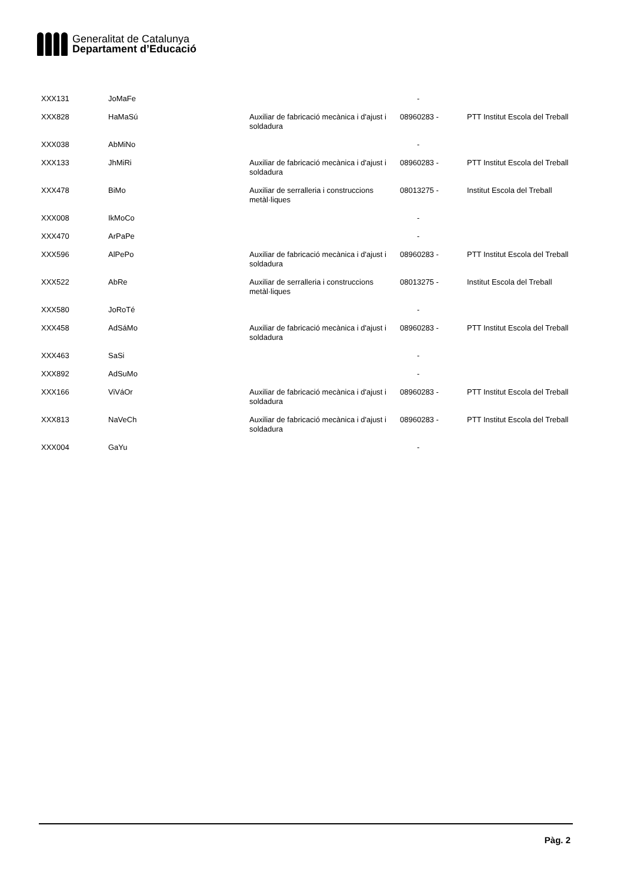Generalitat de Catalunya
Departament d’Educació
| XXX131 | JoMaFe | | - | |
| XXX828 | HaMaSú | Auxiliar de fabricació mecànica i d'ajust i soldadura | 08960283 - | PTT Institut Escola del Treball |
| XXX038 | AbMiNo | | - | |
| XXX133 | JhMiRi | Auxiliar de fabricació mecànica i d'ajust i soldadura | 08960283 - | PTT Institut Escola del Treball |
| XXX478 | BiMo | Auxiliar de serralleria i construccions metàl·liques | 08013275 - | Institut Escola del Treball |
| XXX008 | IkMoCo | | - | |
| XXX470 | ArPaPe | | - | |
| XXX596 | AlPePo | Auxiliar de fabricació mecànica i d'ajust i soldadura | 08960283 - | PTT Institut Escola del Treball |
| XXX522 | AbRe | Auxiliar de serralleria i construccions metàl·liques | 08013275 - | Institut Escola del Treball |
| XXX580 | JoRoTé | | - | |
| XXX458 | AdSáMo | Auxiliar de fabricació mecànica i d'ajust i soldadura | 08960283 - | PTT Institut Escola del Treball |
| XXX463 | SaSi | | - | |
| XXX892 | AdSuMo | | - | |
| XXX166 | ViVáOr | Auxiliar de fabricació mecànica i d'ajust i soldadura | 08960283 - | PTT Institut Escola del Treball |
| XXX813 | NaVeCh | Auxiliar de fabricació mecànica i d'ajust i soldadura | 08960283 - | PTT Institut Escola del Treball |
| XXX004 | GaYu | | - | |
Pàg. 2